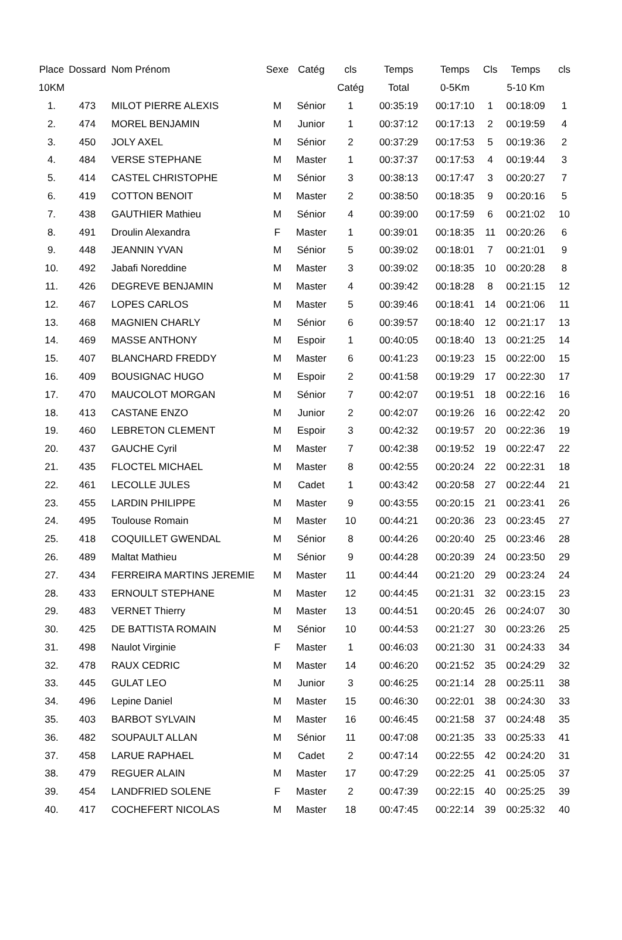| Place | Dossard | Nom Prénom | Sexe | Catég | cls | Temps | Temps | Cls | Temps | cls |
| --- | --- | --- | --- | --- | --- | --- | --- | --- | --- | --- |
| 10KM | | | | | Catég | Total | 0-5Km | | 5-10 Km | |
| 1. | 473 | MILOT PIERRE ALEXIS | M | Sénior | 1 | 00:35:19 | 00:17:10 | 1 | 00:18:09 | 1 |
| 2. | 474 | MOREL BENJAMIN | M | Junior | 1 | 00:37:12 | 00:17:13 | 2 | 00:19:59 | 4 |
| 3. | 450 | JOLY AXEL | M | Sénior | 2 | 00:37:29 | 00:17:53 | 5 | 00:19:36 | 2 |
| 4. | 484 | VERSE STEPHANE | M | Master | 1 | 00:37:37 | 00:17:53 | 4 | 00:19:44 | 3 |
| 5. | 414 | CASTEL CHRISTOPHE | M | Sénior | 3 | 00:38:13 | 00:17:47 | 3 | 00:20:27 | 7 |
| 6. | 419 | COTTON BENOIT | M | Master | 2 | 00:38:50 | 00:18:35 | 9 | 00:20:16 | 5 |
| 7. | 438 | GAUTHIER Mathieu | M | Sénior | 4 | 00:39:00 | 00:17:59 | 6 | 00:21:02 | 10 |
| 8. | 491 | Droulin Alexandra | F | Master | 1 | 00:39:01 | 00:18:35 | 11 | 00:20:26 | 6 |
| 9. | 448 | JEANNIN YVAN | M | Sénior | 5 | 00:39:02 | 00:18:01 | 7 | 00:21:01 | 9 |
| 10. | 492 | Jabafi Noreddine | M | Master | 3 | 00:39:02 | 00:18:35 | 10 | 00:20:28 | 8 |
| 11. | 426 | DEGREVE BENJAMIN | M | Master | 4 | 00:39:42 | 00:18:28 | 8 | 00:21:15 | 12 |
| 12. | 467 | LOPES CARLOS | M | Master | 5 | 00:39:46 | 00:18:41 | 14 | 00:21:06 | 11 |
| 13. | 468 | MAGNIEN CHARLY | M | Sénior | 6 | 00:39:57 | 00:18:40 | 12 | 00:21:17 | 13 |
| 14. | 469 | MASSE ANTHONY | M | Espoir | 1 | 00:40:05 | 00:18:40 | 13 | 00:21:25 | 14 |
| 15. | 407 | BLANCHARD FREDDY | M | Master | 6 | 00:41:23 | 00:19:23 | 15 | 00:22:00 | 15 |
| 16. | 409 | BOUSIGNAC HUGO | M | Espoir | 2 | 00:41:58 | 00:19:29 | 17 | 00:22:30 | 17 |
| 17. | 470 | MAUCOLOT MORGAN | M | Sénior | 7 | 00:42:07 | 00:19:51 | 18 | 00:22:16 | 16 |
| 18. | 413 | CASTANE ENZO | M | Junior | 2 | 00:42:07 | 00:19:26 | 16 | 00:22:42 | 20 |
| 19. | 460 | LEBRETON CLEMENT | M | Espoir | 3 | 00:42:32 | 00:19:57 | 20 | 00:22:36 | 19 |
| 20. | 437 | GAUCHE Cyril | M | Master | 7 | 00:42:38 | 00:19:52 | 19 | 00:22:47 | 22 |
| 21. | 435 | FLOCTEL MICHAEL | M | Master | 8 | 00:42:55 | 00:20:24 | 22 | 00:22:31 | 18 |
| 22. | 461 | LECOLLE JULES | M | Cadet | 1 | 00:43:42 | 00:20:58 | 27 | 00:22:44 | 21 |
| 23. | 455 | LARDIN PHILIPPE | M | Master | 9 | 00:43:55 | 00:20:15 | 21 | 00:23:41 | 26 |
| 24. | 495 | Toulouse Romain | M | Master | 10 | 00:44:21 | 00:20:36 | 23 | 00:23:45 | 27 |
| 25. | 418 | COQUILLET GWENDAL | M | Sénior | 8 | 00:44:26 | 00:20:40 | 25 | 00:23:46 | 28 |
| 26. | 489 | Maltat Mathieu | M | Sénior | 9 | 00:44:28 | 00:20:39 | 24 | 00:23:50 | 29 |
| 27. | 434 | FERREIRA MARTINS JEREMIE | M | Master | 11 | 00:44:44 | 00:21:20 | 29 | 00:23:24 | 24 |
| 28. | 433 | ERNOULT STEPHANE | M | Master | 12 | 00:44:45 | 00:21:31 | 32 | 00:23:15 | 23 |
| 29. | 483 | VERNET Thierry | M | Master | 13 | 00:44:51 | 00:20:45 | 26 | 00:24:07 | 30 |
| 30. | 425 | DE BATTISTA ROMAIN | M | Sénior | 10 | 00:44:53 | 00:21:27 | 30 | 00:23:26 | 25 |
| 31. | 498 | Naulot Virginie | F | Master | 1 | 00:46:03 | 00:21:30 | 31 | 00:24:33 | 34 |
| 32. | 478 | RAUX CEDRIC | M | Master | 14 | 00:46:20 | 00:21:52 | 35 | 00:24:29 | 32 |
| 33. | 445 | GULAT LEO | M | Junior | 3 | 00:46:25 | 00:21:14 | 28 | 00:25:11 | 38 |
| 34. | 496 | Lepine Daniel | M | Master | 15 | 00:46:30 | 00:22:01 | 38 | 00:24:30 | 33 |
| 35. | 403 | BARBOT SYLVAIN | M | Master | 16 | 00:46:45 | 00:21:58 | 37 | 00:24:48 | 35 |
| 36. | 482 | SOUPAULT ALLAN | M | Sénior | 11 | 00:47:08 | 00:21:35 | 33 | 00:25:33 | 41 |
| 37. | 458 | LARUE RAPHAEL | M | Cadet | 2 | 00:47:14 | 00:22:55 | 42 | 00:24:20 | 31 |
| 38. | 479 | REGUER ALAIN | M | Master | 17 | 00:47:29 | 00:22:25 | 41 | 00:25:05 | 37 |
| 39. | 454 | LANDFRIED SOLENE | F | Master | 2 | 00:47:39 | 00:22:15 | 40 | 00:25:25 | 39 |
| 40. | 417 | COCHEFERT NICOLAS | M | Master | 18 | 00:47:45 | 00:22:14 | 39 | 00:25:32 | 40 |